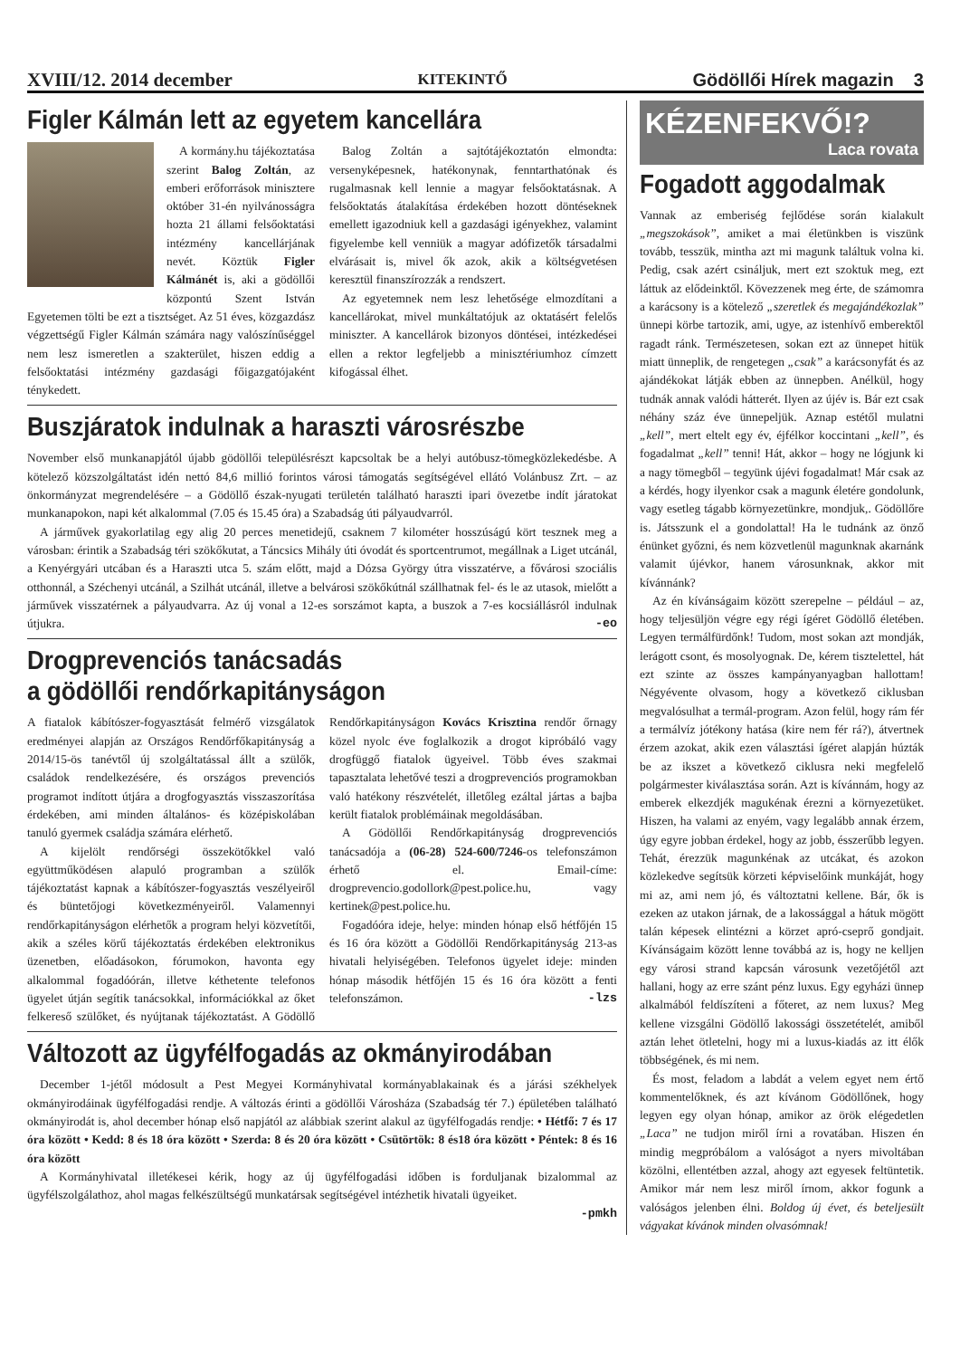XVIII/12. 2014 december KITEKINTŐ Gödöllői Hírek magazin 3
Figler Kálmán lett az egyetem kancellára
A kormány.hu tájékoztatása szerint Balog Zoltán, az emberi erőforrások minisztere október 31-én nyilvánosságra hozta 21 állami felsőoktatási intézmény kancellárjának nevét. Köztük Figler Kálmánét is, aki a gödöllői központú Szent István Egyetemen tölti be ezt a tisztséget. Az 51 éves, közgazdász végzettségű Figler Kálmán számára nagy valószínűséggel nem lesz ismeretlen a szakterület, hiszen eddig a felsőoktatási intézmény gazdasági főigazgatójaként ténykedett.
Balog Zoltán a sajtótájékoztatón elmondta: versenyképesnek, hatékonynak, fenntarthatónak és rugalmasnak kell lennie a magyar felsőoktatásnak. A felsőoktatás átalakítása érdekében hozott döntéseknek emellett igazodniuk kell a gazdasági igényekhez, valamint figyelembe kell venniük a magyar adófizetők társadalmi elvárásait is, mivel ők azok, akik a költségvetésen keresztül finanszírozzák a rendszert.
Az egyetemnek nem lesz lehetősége elmozdítani a kancellárokat, mivel munkáltatójuk az oktatásért felelős miniszter. A kancellárok bizonyos döntései, intézkedései ellen a rektor legfeljebb a minisztériumhoz címzett kifogással élhet.
Buszjáratok indulnak a haraszti városrészbe
November első munkanapjától újabb gödöllői településrészt kapcsoltak be a helyi autóbusz-tömegközlekedésbe. A kötelező közszolgáltatást idén nettó 84,6 millió forintos városi támogatás segítségével ellátó Volánbusz Zrt. – az önkormányzat megrendelésére – a Gödöllő észak-nyugati területén található haraszti ipari övezetbe indít járatokat munkanapokon, napi két alkalommal (7.05 és 15.45 óra) a Szabadság úti pályaudvarról.
A járművek gyakorlatilag egy alig 20 perces menetidejű, csaknem 7 kilométer hosszúságú kört tesznek meg a városban: érintik a Szabadság téri szökőkutat, a Táncsics Mihály úti óvodát és sportcentrumot, megállnak a Liget utcánál, a Kenyérgyári utcában és a Haraszti utca 5. szám előtt, majd a Dózsa György útra visszatérve, a fővárosi szociális otthonnál, a Széchenyi utcánál, a Szilhát utcánál, illetve a belvárosi szökőkútnál szállhatnak fel- és le az utasok, mielőtt a járművek visszatérnek a pályaudvarra. Az új vonal a 12-es sorszámot kapta, a buszok a 7-es kocsiállásról indulnak útjukra. -eo
Drogprevenciós tanácsadás
a gödöllői rendőrkapitányságon
A fiatalok kábítószer-fogyasztását felmérő vizsgálatok eredményei alapján az Országos Rendőrfőkapitányság a 2014/15-ös tanévtől új szolgáltatással állt a szülők, családok rendelkezésére, és országos prevenciós programot indított útjára a drogfogyasztás visszaszorítása érdekében, ami minden általános- és középiskolában tanuló gyermek családja számára elérhető.
A kijelölt rendőrségi összekötőkkel való együttműködésen alapuló programban a szülők tájékoztatást kapnak a kábítószer-fogyasztás veszélyeiről és büntetőjogi következményeiről. Valamennyi rendőrkapitányságon elérhetők a program helyi közvetítői, akik a széles körű tájékoztatás érdekében elektronikus üzenetben, előadásokon, fórumokon, havonta egy alkalommal fogadóórán, illetve kéthetente telefonos ügyelet útján segítik tanácsokkal, információkkal az őket felkereső szülőket, és nyújtanak tájékoztatást. A Gödöllő Rendőrkapitányságon Kovács Krisztina rendőr őrnagy közel nyolc éve foglalkozik a drogot kipróbáló vagy drogfüggő fiatalok ügyeivel. Több éves szakmai tapasztalata lehetővé teszi a drogprevenciós programokban való hatékony részvételét, illetőleg ezáltal jártas a bajba került fiatalok problémáinak megoldásában.
A Gödöllői Rendőrkapitányság drogprevenciós tanácsadója a (06-28) 524-600/7246-os telefonszámon érhető el. Email-címe: drogprevencio.godollork@pest.police.hu, vagy kertinek@pest.police.hu.
Fogadóóra ideje, helye: minden hónap első hétfőjén 15 és 16 óra között a Gödöllői Rendőrkapitányság 213-as hivatali helyiségében. Telefonos ügyelet ideje: minden hónap második hétfőjén 15 és 16 óra között a fenti telefonszámon. -lzs
Változott az ügyfélfogadás az okmányirodában
December 1-jétől módosult a Pest Megyei Kormányhivatal kormányablakainak és a járási székhelyek okmányirodáinak ügyfélfogadási rendje. A változás érinti a gödöllői Városháza (Szabadság tér 7.) épületében található okmányirodát is, ahol december hónap első napjától az alábbiak szerint alakul az ügyfélfogadás rendje: • Hétfő: 7 és 17 óra között • Kedd: 8 és 18 óra között • Szerda: 8 és 20 óra között • Csütörtök: 8 és18 óra között • Péntek: 8 és 16 óra között
A Kormányhivatal illetékesei kérik, hogy az új ügyfélfogadási időben is forduljanak bizalommal az ügyfélszolgálathoz, ahol magas felkészültségű munkatársak segítségével intézhetik hivatali ügyeiket.
-pmkh
KÉZENFEKVŐ!?
Laca rovata
Fogadott aggodalmak
Vannak az emberiség fejlődése során kialakult „megszokások”, amiket a mai életünkben is viszünk tovább, tesszük, mintha azt mi magunk találtuk volna ki. Pedig, csak azért csináljuk, mert ezt szoktuk meg, ezt láttuk az elődeinktől. Kövezzenek meg érte, de számomra a karácsony is a kötelező „szeretlek és megajándékozlak” ünnepi körbe tartozik, ami, ugye, az istenhívő emberektől ragadt ránk. Természetesen, sokan ezt az ünnepet hitük miatt ünneplik, de rengetegen „csak” a karácsonyfát és az ajándékokat látják ebben az ünnepben. Anélkül, hogy tudnák annak valódi hátterét. Ilyen az újév is. Bár ezt csak néhány száz éve ünnepeljük. Aznap estétől mulatni „kell”, mert eltelt egy év, éjfélkor koccintani „kell”, és fogadalmat „kell” tenni! Hát, akkor – hogy ne lógjunk ki a nagy tömegből – tegyünk újévi fogadalmat! Már csak az a kérdés, hogy ilyenkor csak a magunk életére gondolunk, vagy esetleg tágabb környezetünkre, mondjuk,. Gödöllőre is. Játsszunk el a gondolattal! Ha le tudnánk az önző énünket győzni, és nem közvetlenül magunknak akarnánk valamit újévkor, hanem városunknak, akkor mit kívánnánk?
Az én kívánságaim között szerepelne – például – az, hogy teljesüljön végre egy régi ígéret Gödöllő életében. Legyen termálfürdőnk! Tudom, most sokan azt mondják, lerágott csont, és mosolyognak. De, kérem tisztelettel, hát ezt szinte az összes kampányanyagban hallottam! Négyévente olvasom, hogy a következő ciklusban megvalósulhat a termál-program. Azon felül, hogy rám fér a termálvíz jótékony hatása (kire nem fér rá?), átvertnek érzem azokat, akik ezen választási ígéret alapján húzták be az ikszet a következő ciklusra neki megfelelő polgármester kiválasztása során. Azt is kívánnám, hogy az emberek elkezdjék magukénak érezni a környezetüket. Hiszen, ha valami az enyém, vagy legalább annak érzem, úgy egyre jobban érdekel, hogy az jobb, ésszerűbb legyen. Tehát, érezzük magunkénak az utcákat, és azokon közlekedve segítsük körzeti képviselőink munkáját, hogy mi az, ami nem jó, és változtatni kellene. Bár, ők is ezeken az utakon járnak, de a lakossággal a hátuk mögött talán képesek elintézni a körzet apró-cseprő gondjait. Kívánságaim között lenne továbbá az is, hogy ne kelljen egy városi strand kapcsán városunk vezetőjétől azt hallani, hogy az erre szánt pénz luxus. Egy egyházi ünnep alkalmából feldíszíteni a főteret, az nem luxus? Meg kellene vizsgálni Gödöllő lakossági összetételét, amiből aztán lehet ötletelni, hogy mi a luxus-kiadás az itt élők többségének, és mi nem.
És most, feladom a labdát a velem egyet nem értő kommentelőknek, és azt kívánom Gödöllőnek, hogy legyen egy olyan hónap, amikor az örök elégedetlen „Laca” ne tudjon miről írni a rovatában. Hiszen én mindig megpróbálom a valóságot a nyers mivoltában közölni, ellentétben azzal, ahogy azt egyesek feltüntetik. Amikor már nem lesz miről írnom, akkor fogunk a valóságos jelenben élni. Boldog új évet, és beteljesült vágyakat kívánok minden olvasómnak!